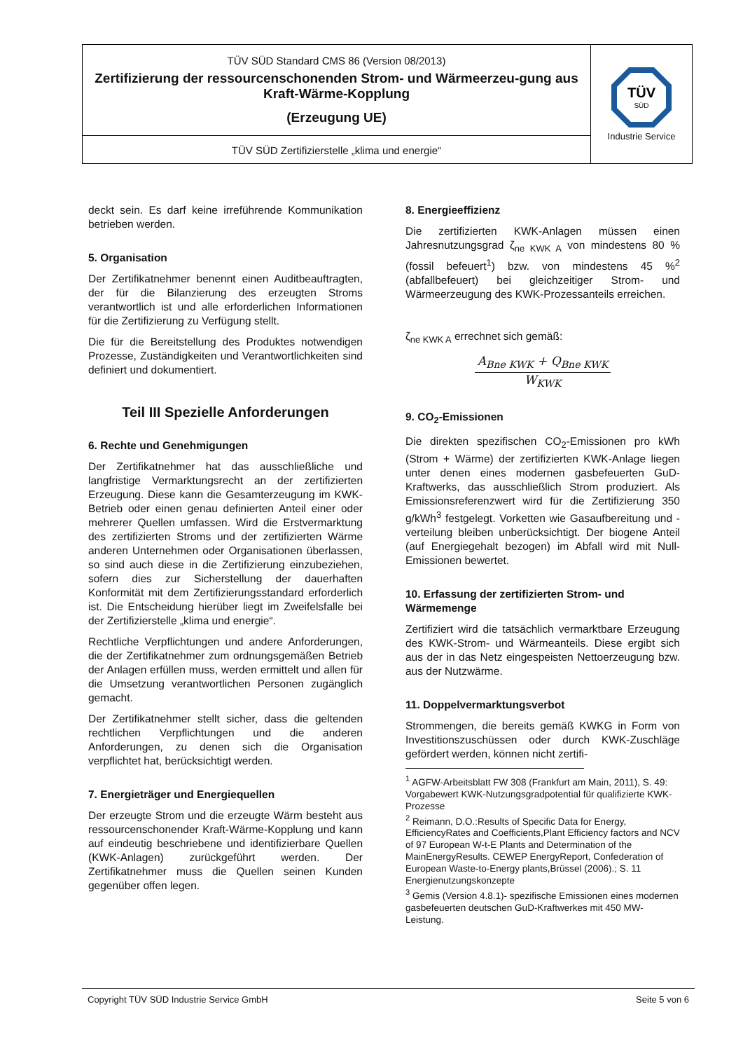TÜV SÜD Standard CMS 86 (Version 08/2013)
Zertifizierung der ressourcenschonenden Strom- und Wärmeerzeu-gung aus Kraft-Wärme-Kopplung
(Erzeugung UE)
TÜV SÜD Zertifizierstelle „klima und energie“
TÜV
SÜD
Industrie Service
deckt sein. Es darf keine irreführende Kommunikation betrieben werden.
5. Organisation
Der Zertifikatnehmer benennt einen Auditbeauftragten, der für die Bilanzierung des erzeugten Stroms verantwortlich ist und alle erforderlichen Informationen für die Zertifizierung zu Verfügung stellt.
Die für die Bereitstellung des Produktes notwendigen Prozesse, Zuständigkeiten und Verantwortlichkeiten sind definiert und dokumentiert.
Teil III Spezielle Anforderungen
6. Rechte und Genehmigungen
Der Zertifikatnehmer hat das ausschließliche und langfristige Vermarktungsrecht an der zertifizierten Erzeugung. Diese kann die Gesamterzeugung im KWK-Betrieb oder einen genau definierten Anteil einer oder mehrerer Quellen umfassen. Wird die Erstvermarktung des zertifizierten Stroms und der zertifizierten Wärme anderen Unternehmen oder Organisationen überlassen, so sind auch diese in die Zertifizierung einzubeziehen, sofern dies zur Sicherstellung der dauerhaften Konformität mit dem Zertifizierungsstandard erforderlich ist. Die Entscheidung hierüber liegt im Zweifelsfalle bei der Zertifizierstelle „klima und energie“.
Rechtliche Verpflichtungen und andere Anforderungen, die der Zertifikatnehmer zum ordnungsgemäßen Betrieb der Anlagen erfüllen muss, werden ermittelt und allen für die Umsetzung verantwortlichen Personen zugänglich gemacht.
Der Zertifikatnehmer stellt sicher, dass die geltenden rechtlichen Verpflichtungen und die anderen Anforderungen, zu denen sich die Organisation verpflichtet hat, berücksichtigt werden.
7. Energieträger und Energiequellen
Der erzeugte Strom und die erzeugte Wärm besteht aus ressourcenschonender Kraft-Wärme-Kopplung und kann auf eindeutig beschriebene und identifizierbare Quellen (KWK-Anlagen) zurückgeführt werden. Der Zertifikatnehmer muss die Quellen seinen Kunden gegenüber offen legen.
8. Energieeffizienz
Die zertifizierten KWK-Anlagen müssen einen Jahresnutzungsgrad ζ<sub>ne KWK A</sub> von mindestens 80 % (fossil befeuert<sup>1</sup>) bzw. von mindestens 45 %<sup>2</sup> (abfallbefeuert) bei gleichzeitiger Strom- und Wärmeerzeugung des KWK-Prozessanteils erreichen.
ζ<sub>ne KWK A</sub> errechnet sich gemäß:
A<sub>Bne KWK</sub> + Q<sub>Bne KWK</sub>
W<sub>KWK</sub>
9. CO<sub>2</sub>-Emissionen
Die direkten spezifischen CO<sub>2</sub>-Emissionen pro kWh (Strom + Wärme) der zertifizierten KWK-Anlage liegen unter denen eines modernen gasbefeuerten GuD-Kraftwerks, das ausschließlich Strom produziert. Als Emissionsreferenzwert wird für die Zertifizierung 350 g/kWh<sup>3</sup> festgelegt. Vorketten wie Gasaufbereitung und -verteilung bleiben unberücksichtigt. Der biogene Anteil (auf Energiegehalt bezogen) im Abfall wird mit Null-Emissionen bewertet.
10. Erfassung der zertifizierten Strom- und Wärmemenge
Zertifiziert wird die tatsächlich vermarktbare Erzeugung des KWK-Strom- und Wärmeanteils. Diese ergibt sich aus der in das Netz eingespeisten Nettoerzeugung bzw. aus der Nutzwärme.
11. Doppelvermarktungsverbot
Strommengen, die bereits gemäß KWKG in Form von Investitionszuschüssen oder durch KWK-Zuschläge gefördert werden, können nicht zertifi-
<sup>1</sup> AGFW-Arbeitsblatt FW 308 (Frankfurt am Main, 2011), S. 49: Vorgabewert KWK-Nutzungsgradpotential für qualifizierte KWK-Prozesse
<sup>2</sup> Reimann, D.O.:Results of Specific Data for Energy, EfficiencyRates and Coefficients,Plant Efficiency factors and NCV of 97 European W-t-E Plants and Determination of the MainEnergyResults. CEWEP EnergyReport, Confederation of European Waste-to-Energy plants,Brüssel (2006).; S. 11 Energienutzungskonzepte
<sup>3</sup> Gemis (Version 4.8.1)- spezifische Emissionen eines modernen gasbefeuerten deutschen GuD-Kraftwerkes mit 450 MW-Leistung.
Copyright TÜV SÜD Industrie Service GmbH Seite 5 von 6